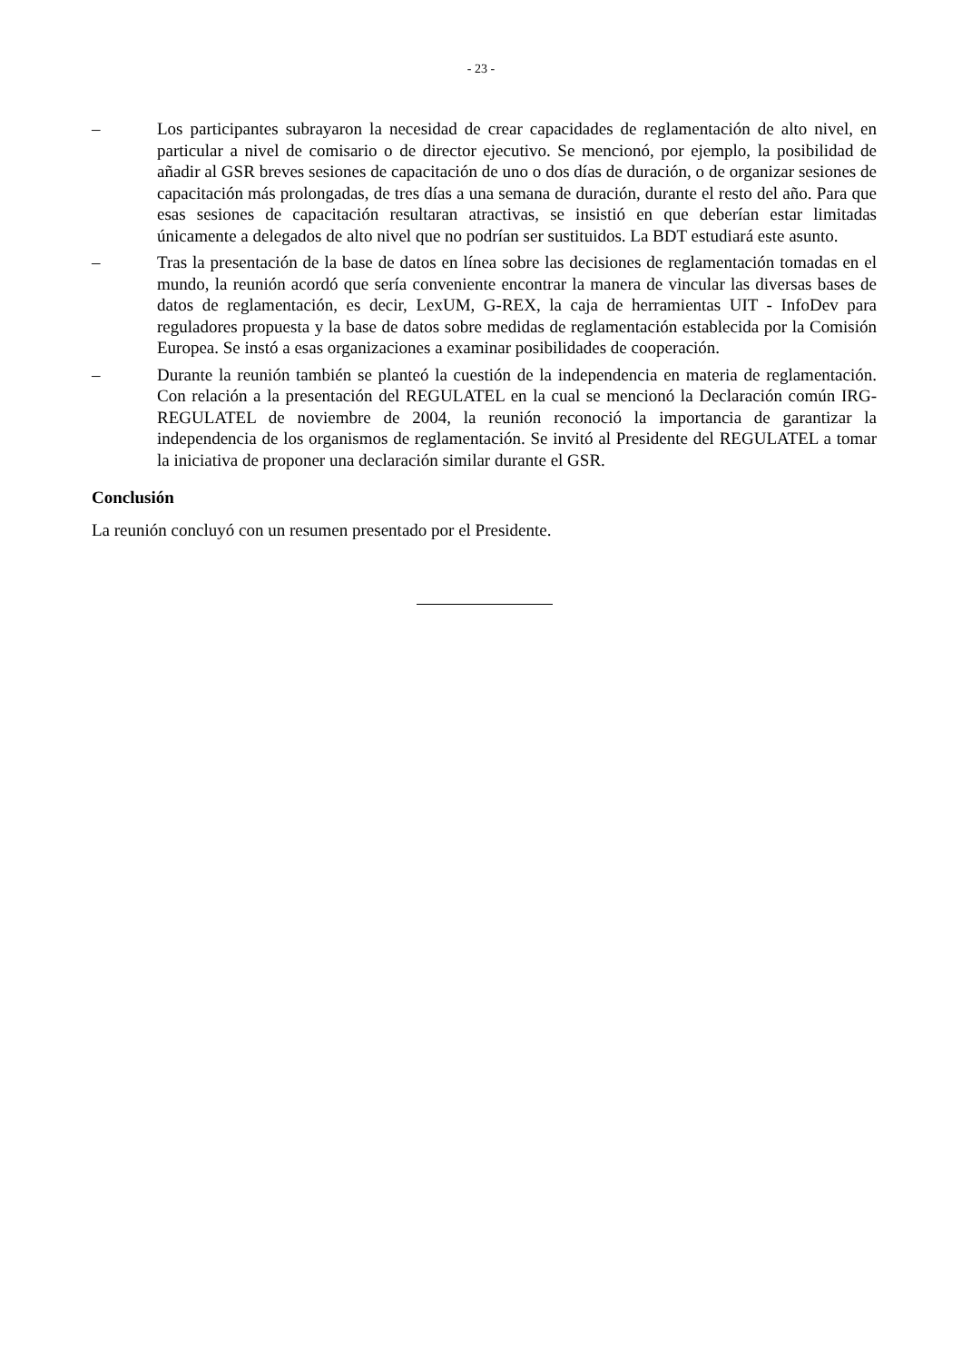- 23 -
– Los participantes subrayaron la necesidad de crear capacidades de reglamentación de alto nivel, en particular a nivel de comisario o de director ejecutivo. Se mencionó, por ejemplo, la posibilidad de añadir al GSR breves sesiones de capacitación de uno o dos días de duración, o de organizar sesiones de capacitación más prolongadas, de tres días a una semana de duración, durante el resto del año. Para que esas sesiones de capacitación resultaran atractivas, se insistió en que deberían estar limitadas únicamente a delegados de alto nivel que no podrían ser sustituidos. La BDT estudiará este asunto.
– Tras la presentación de la base de datos en línea sobre las decisiones de reglamentación tomadas en el mundo, la reunión acordó que sería conveniente encontrar la manera de vincular las diversas bases de datos de reglamentación, es decir, LexUM, G-REX, la caja de herramientas UIT - InfoDev para reguladores propuesta y la base de datos sobre medidas de reglamentación establecida por la Comisión Europea. Se instó a esas organizaciones a examinar posibilidades de cooperación.
– Durante la reunión también se planteó la cuestión de la independencia en materia de reglamentación. Con relación a la presentación del REGULATEL en la cual se mencionó la Declaración común IRG-REGULATEL de noviembre de 2004, la reunión reconoció la importancia de garantizar la independencia de los organismos de reglamentación. Se invitó al Presidente del REGULATEL a tomar la iniciativa de proponer una declaración similar durante el GSR.
Conclusión
La reunión concluyó con un resumen presentado por el Presidente.